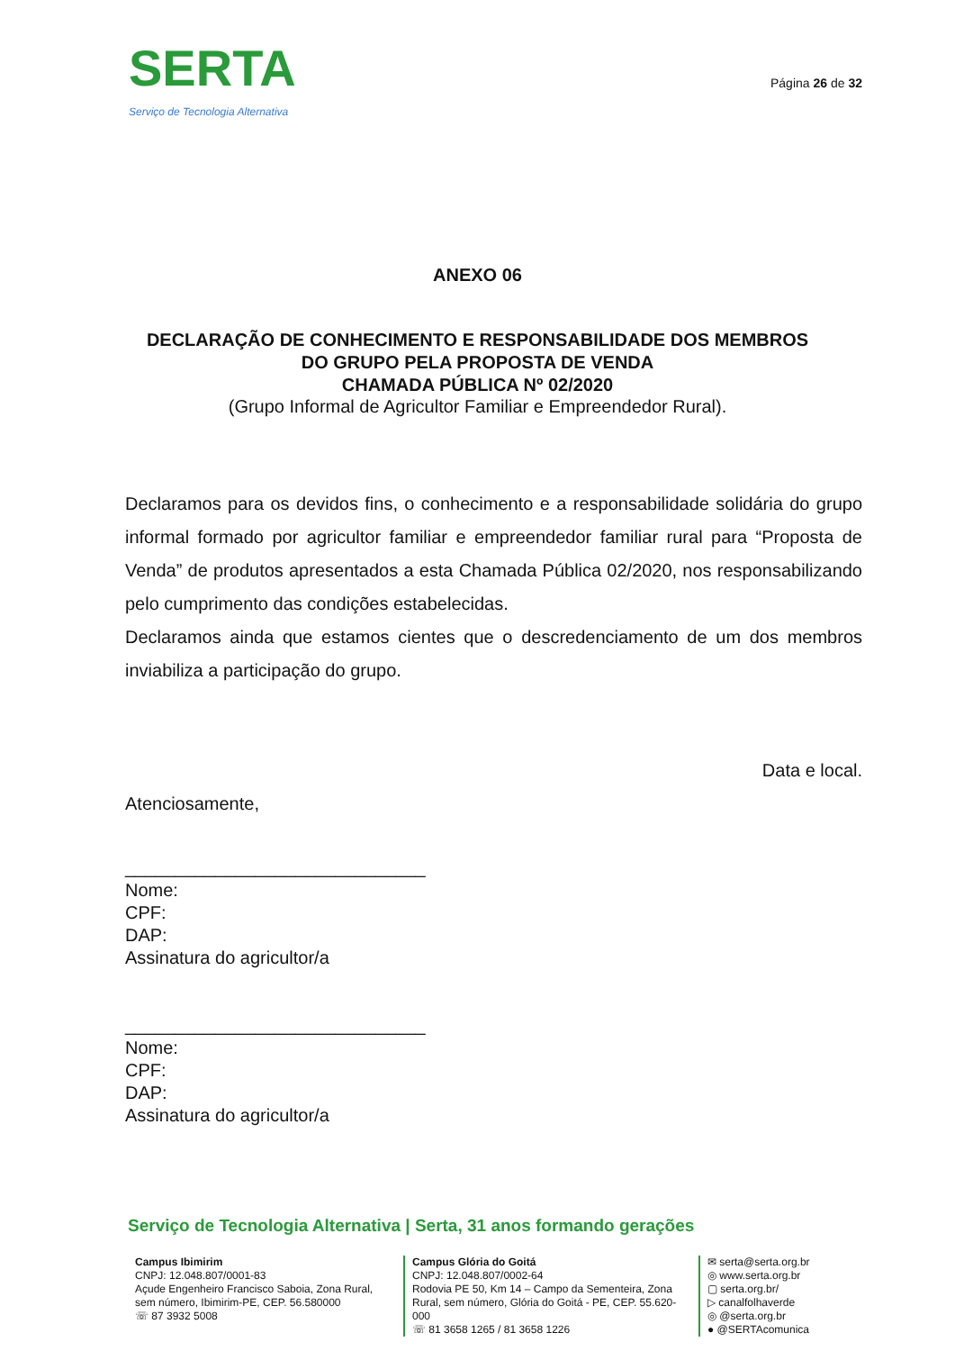SERTA
Serviço de Tecnologia Alternativa
Página 26 de 32
ANEXO 06
DECLARAÇÃO DE CONHECIMENTO E RESPONSABILIDADE DOS MEMBROS
DO GRUPO PELA PROPOSTA DE VENDA
CHAMADA PÚBLICA Nº 02/2020
(Grupo Informal de Agricultor Familiar e Empreendedor Rural).
Declaramos para os devidos fins, o conhecimento e a responsabilidade solidária do grupo informal formado por agricultor familiar e empreendedor familiar rural para “Proposta de Venda” de produtos apresentados a esta Chamada Pública 02/2020, nos responsabilizando pelo cumprimento das condições estabelecidas.
Declaramos ainda que estamos cientes que o descredenciamento de um dos membros inviabiliza a participação do grupo.
Data e local.
Atenciosamente,
______________________________
Nome:
CPF:
DAP:
Assinatura do agricultor/a
______________________________
Nome:
CPF:
DAP:
Assinatura do agricultor/a
Serviço de Tecnologia Alternativa | Serta, 31 anos formando gerações
Campus Ibimirim
CNPJ: 12.048.807/0001-83
Açude Engenheiro Francisco Saboia, Zona Rural, sem número, Ibimirim-PE, CEP. 56.580000
☏ 87 3932 5008
Campus Glória do Goitá
CNPJ: 12.048.807/0002-64
Rodovia PE 50, Km 14 – Campo da Sementeira, Zona Rural, sem número, Glória do Goitá - PE, CEP. 55.620-000
☏ 81 3658 1265 / 81 3658 1226
✉ serta@serta.org.br
◎ www.serta.org.br
▢ serta.org.br/
▷ canalfolhaverde
◎ @serta.org.br
● @SERTAcomunica